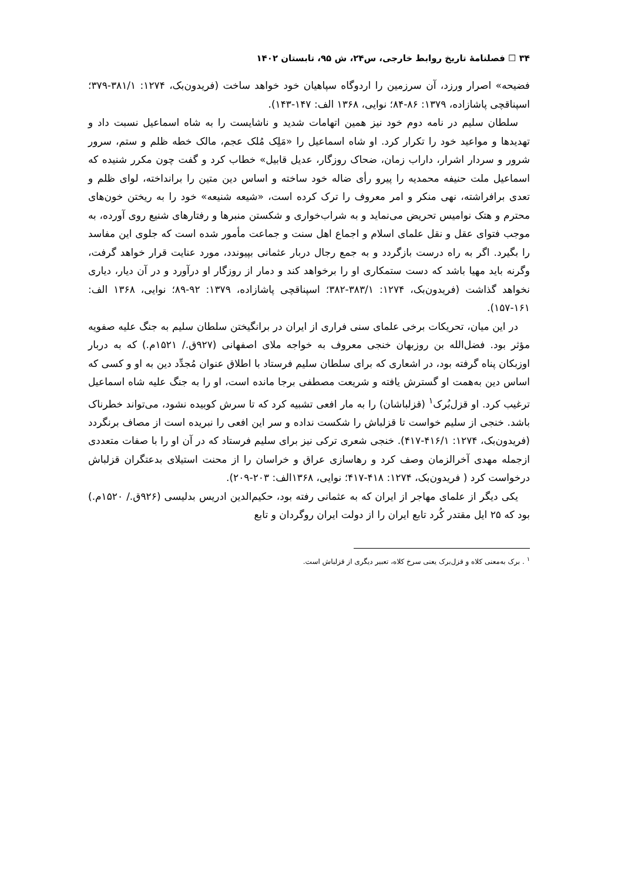۳۴ ☐ فصلنامهٔ تاریخ روابط خارجی، س۲۴، ش ۹۵، تابستان ۱۴۰۲
فضیحه» اصرار ورزد، آن سرزمین را اردوگاه سپاهیان خود خواهد ساخت (فریدون‌بک، ۱۲۷۴: ۳۸۱/۱-۳۷۹؛ اسپناقچی پاشازاده، ۱۳۷۹: ۸۶-۸۴؛ نوایی، ۱۳۶۸ الف: ۱۴۷-۱۴۳).
سلطان سلیم در نامه دوم خود نیز همین اتهامات شدید و ناشایست را به شاه اسماعیل نسبت داد و تهدیدها و مواعید خود را تکرار کرد. او شاه اسماعیل را «مَلِک مُلک عجم، مالک خطه ظلم و ستم، سرور شرور و سردار اشرار، داراب زمان، ضحاک روزگار، عدیل قابیل» خطاب کرد و گفت چون مکرر شنیده که اسماعیل ملت حنیفه محمدیه را پیرو رأی ضاله خود ساخته و اساس دین متین را برانداخته، لوای ظلم و تعدی برافراشته، نهی منکر و امر معروف را ترک کرده است، «شیعه شنیعه» خود را به ریختن خون‌های محترم و هتک نوامیس تحریض می‌نماید و به شراب‌خواری و شکستن منبرها و رفتارهای شنیع روی آورده، به موجب فتوای عقل و نقل علمای اسلام و اجماع اهل سنت و جماعت مأمور شده است که جلوی این مفاسد را بگیرد. اگر به راه درست بازگردد و به جمع رجال دربار عثمانی بپیوندد، مورد عنایت قرار خواهد گرفت، وگرنه باید مهیا باشد که دست ستمکاری او را برخواهد کند و دمار از روزگار او درآورد و در آن دیار، دیاری نخواهد گذاشت (فریدون‌بک، ۱۲۷۴: ۳۸۳/۱-۳۸۲؛ اسپناقچی پاشازاده، ۱۳۷۹: ۹۲-۸۹؛ نوایی، ۱۳۶۸ الف: ۱۶۱-۱۵۷).
در این میان، تحریکات برخی علمای سنی فراری از ایران در برانگیختن سلطان سلیم به جنگ علیه صفویه مؤثر بود. فضل‌الله بن روزبهان خنجی معروف به خواجه ملای اصفهانی (۹۲۷ق./ ۱۵۲۱م.) که به دربار اوزبکان پناه گرفته بود، در اشعاری که برای سلطان سلیم فرستاد با اطلاق عنوان مُجدِّد دین به او و کسی که اساس دین به‌همت او گسترش یافته و شریعت مصطفی برجا مانده است، او را به جنگ علیه شاه اسماعیل ترغیب کرد. او قزل‌بُرک<sup>۱</sup> (قزلباشان) را به مار افعی تشبیه کرد که تا سرش کوبیده نشود، می‌تواند خطرناک باشد. خنجی از سلیم خواست تا قزلباش را شکست نداده و سر این افعی را نبریده است از مصاف برنگردد (فریدون‌بک، ۱۲۷۴: ۴۱۶/۱-۴۱۷). خنجی شعری ترکی نیز برای سلیم فرستاد که در آن او را با صفات متعددی ازجمله مهدی آخرالزمان وصف کرد و رهاسازی عراق و خراسان را از محنت استیلای بدعتگران قزلباش درخواست کرد ( فریدون‌بک، ۱۲۷۴: ۴۱۸-۴۱۷؛ نوایی، ۱۳۶۸الف: ۲۰۳-۲۰۹).
یکی دیگر از علمای مهاجر از ایران که به عثمانی رفته بود، حکیم‌الدین ادریس بدلیسی (۹۲۶ق./ ۱۵۲۰م.) بود که ۲۵ ایل مقتدر کُرد تابع ایران را از دولت ایران روگردان و تابع
<sup>۱</sup> . برک به‌معنی کلاه و قزل‌برک یعنی سرخ کلاه، تعبیر دیگری از قزلباش است.